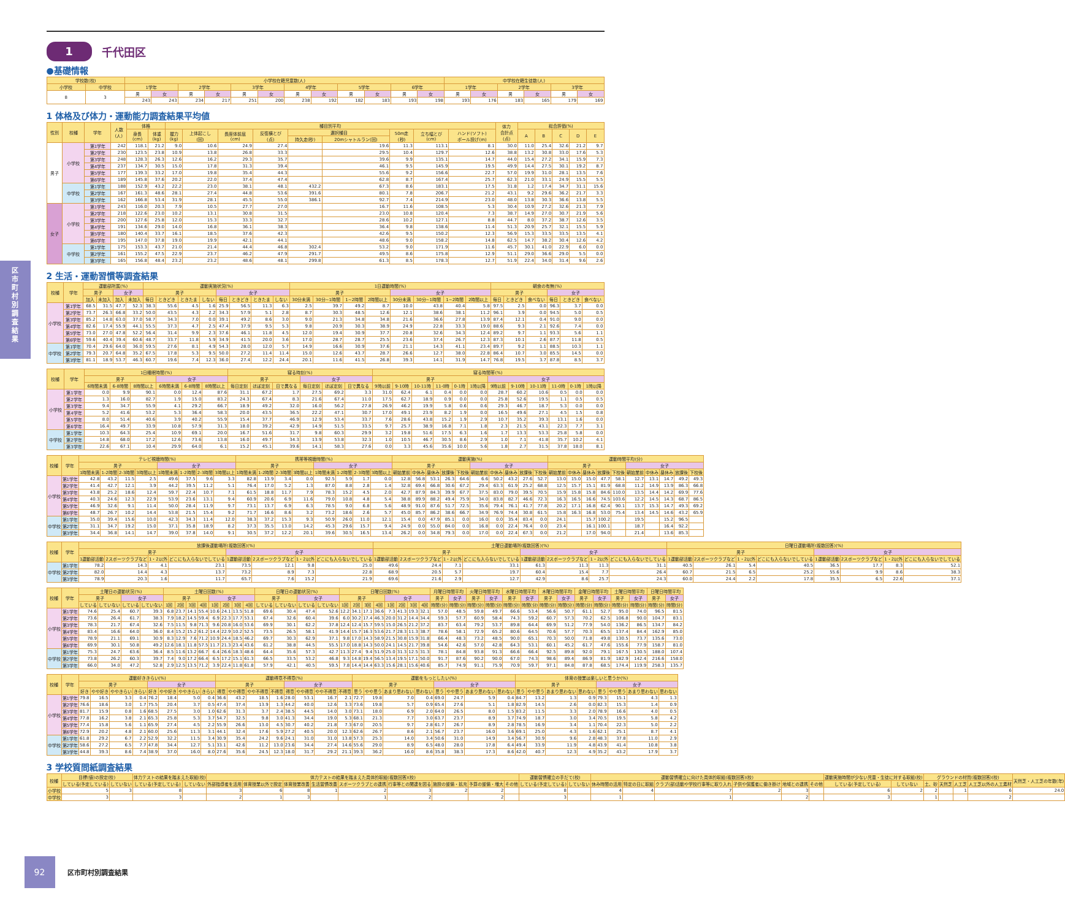区
市
町
村
別
調
査
結
果
1
千代田区
●基礎情報
| 学校数(校) | | 小学校在籍児童数(人) | | | | | | | | | | | | 中学校在籍生徒数(人) | | | | | |
| --- | --- | --- | --- | --- | --- | --- | --- | --- | --- | --- | --- | --- | --- | --- | --- | --- | --- | --- | --- |
| 小学校 | 中学校 | 1学年 | | 2学年 | | 3学年 | | 4学年 | | 5学年 | | 6学年 | | 1学年 | | 2学年 | | 3学年 | |
| 8 | 3 | 男 | 女 | 男 | 女 | 男 | 女 | 男 | 女 | 男 | 女 | 男 | 女 | 男 | 女 | 男 | 女 | 男 | 女 |
| | | 243 | 243 | 234 | 217 | 251 | 200 | 238 | 192 | 182 | 183 | 193 | 198 | 193 | 176 | 183 | 165 | 179 | 169 |
1 体格及び体力・運動能力調査結果平均値
| 性別 | 校種 | 学年 | 人数 (人) | 体格 | | 種目別平均 | | | | | | | | | 体力 合計点 (点) | 総合評価(%) | | | | |
| --- | --- | --- | --- | --- | --- | --- | --- | --- | --- | --- | --- | --- | --- | --- | --- | --- | --- | --- | --- | --- |
| | | | | 身長 (cm) | 体重 (kg) | 握力 (kg) | 上体起こし (回) | 長座体前屈 (cm) | 反復横とび (点) | 選択種目 | | 50m走 (秒) | 立ち幅とび (cm) | ハンド(ソフト) ボール投げ(m) | | A | B | C | D | E |
| | | | | | | | | | | 持久走(秒) | 20mシャトルラン(回) | | | | | | | | | |
| 男子 | 小学校 | 第1学年 | 242 | 118.1 | 21.2 | 9.0 | 10.6 | 24.9 | 27.4 | | 19.6 | 11.3 | 113.1 | 8.1 | 30.0 | 11.0 | 25.4 | 32.6 | 21.2 | 9.7 |
| | | 第2学年 | 230 | 123.5 | 23.8 | 10.9 | 13.8 | 26.8 | 33.3 | | 29.5 | 10.4 | 129.7 | 12.6 | 38.8 | 13.2 | 30.8 | 33.0 | 17.6 | 5.3 |
| | | 第3学年 | 248 | 128.3 | 26.3 | 12.6 | 16.2 | 29.3 | 35.7 | | 39.6 | 9.9 | 135.1 | 14.7 | 44.0 | 15.4 | 27.2 | 34.1 | 15.9 | 7.3 |
| | | 第4学年 | 237 | 134.7 | 30.5 | 15.0 | 17.8 | 31.3 | 39.4 | | 46.1 | 9.5 | 145.9 | 19.5 | 49.9 | 14.4 | 27.5 | 30.1 | 19.2 | 8.7 |
| | | 第5学年 | 177 | 139.3 | 33.2 | 17.0 | 19.8 | 35.4 | 44.3 | | 55.6 | 9.2 | 156.6 | 22.7 | 57.0 | 19.9 | 31.0 | 28.1 | 13.5 | 7.6 |
| | | 第6学年 | 189 | 145.8 | 37.6 | 20.2 | 22.0 | 37.4 | 47.4 | | 62.8 | 8.7 | 167.4 | 25.7 | 62.3 | 21.0 | 33.1 | 24.9 | 15.5 | 5.5 |
| | 中学校 | 第1学年 | 188 | 152.9 | 43.2 | 22.2 | 23.0 | 38.1 | 48.1 | 432.2 | 67.3 | 8.6 | 183.1 | 17.5 | 31.8 | 1.2 | 17.4 | 34.7 | 31.1 | 15.6 |
| | | 第2学年 | 167 | 161.3 | 48.6 | 28.1 | 27.4 | 44.8 | 53.6 | 391.6 | 80.1 | 7.8 | 206.7 | 21.2 | 43.1 | 9.2 | 29.6 | 36.2 | 21.7 | 3.3 |
| | | 第3学年 | 162 | 166.8 | 53.4 | 31.9 | 28.1 | 45.5 | 55.0 | 386.1 | 92.7 | 7.4 | 214.9 | 23.0 | 48.0 | 13.8 | 30.3 | 36.6 | 13.8 | 5.5 |
| 女子 | 小学校 | 第1学年 | 243 | 116.0 | 20.3 | 7.9 | 10.5 | 27.7 | 27.0 | | 16.7 | 11.6 | 108.5 | 5.3 | 30.4 | 10.9 | 27.2 | 32.6 | 21.3 | 7.9 |
| | | 第2学年 | 218 | 122.6 | 23.0 | 10.2 | 13.1 | 30.8 | 31.5 | | 23.0 | 10.8 | 120.4 | 7.3 | 38.7 | 14.9 | 27.0 | 30.7 | 21.9 | 5.6 |
| | | 第3学年 | 200 | 127.6 | 25.8 | 12.0 | 15.3 | 33.3 | 32.7 | | 28.6 | 10.2 | 127.1 | 8.8 | 44.7 | 8.0 | 37.2 | 38.7 | 12.6 | 3.5 |
| | | 第4学年 | 191 | 134.6 | 29.0 | 14.0 | 16.8 | 36.1 | 38.3 | | 36.4 | 9.8 | 138.6 | 11.4 | 51.3 | 20.9 | 25.7 | 32.1 | 15.5 | 5.9 |
| | | 第5学年 | 180 | 140.4 | 33.7 | 16.1 | 18.5 | 37.6 | 42.3 | | 42.6 | 9.5 | 150.2 | 12.3 | 56.9 | 15.3 | 33.5 | 33.5 | 13.5 | 4.1 |
| | | 第6学年 | 195 | 147.0 | 37.8 | 19.0 | 19.9 | 42.1 | 44.1 | | 48.6 | 9.0 | 158.2 | 14.8 | 62.5 | 14.7 | 38.2 | 30.4 | 12.6 | 4.2 |
| | 中学校 | 第1学年 | 175 | 153.3 | 43.7 | 21.0 | 21.4 | 44.4 | 46.8 | 302.4 | 53.2 | 9.0 | 171.9 | 11.6 | 45.7 | 30.1 | 41.0 | 22.9 | 6.0 | 0.0 |
| | | 第2学年 | 161 | 155.2 | 47.5 | 22.9 | 23.7 | 46.2 | 47.9 | 291.7 | 49.5 | 8.6 | 175.8 | 12.9 | 51.1 | 29.0 | 36.6 | 29.0 | 5.5 | 0.0 |
| | | 第3学年 | 165 | 156.8 | 48.4 | 23.2 | 23.2 | 48.6 | 48.1 | 299.8 | 61.3 | 8.5 | 178.3 | 12.7 | 51.9 | 22.4 | 34.0 | 31.4 | 9.6 | 2.6 |
2 生活・運動習慣等調査結果
| 校種 | 学年 | 運動部所属(%) | | | | 運動実施状況(%) | | | | | | | | 1日運動時間(%) | | | | | | | | 朝食の有無(%) | | | | | |
| --- | --- | --- | --- | --- | --- | --- | --- | --- | --- | --- | --- | --- | --- | --- | --- | --- | --- | --- | --- | --- | --- | --- | --- | --- | --- | --- | --- |
| | | 男子 | | 女子 | | 男子 | | | | 女子 | | | | 男子 | | | | 女子 | | | | 男子 | | | 女子 | | |
| | | 加入 | 未加入 | 加入 | 未加入 | 毎日 | ときどき | ときたま | しない | 毎日 | ときどき | ときたま | しない | 30分未満 | 30分~1時間 | 1~2時間 | 2時間以上 | 30分未満 | 30分~1時間 | 1~2時間 | 2時間以上 | 毎日 | ときどき | 食べない | 毎日 | ときどき | 食べない |
| 小学校 | 第1学年 | 68.5 | 31.5 | 47.7 | 52.3 | 38.3 | 55.6 | 4.5 | 1.6 | 25.9 | 56.5 | 11.3 | 6.3 | 2.5 | 39.7 | 49.2 | 8.7 | 10.0 | 43.8 | 40.4 | 5.8 | 97.5 | 2.5 | 0.0 | 96.3 | 3.7 | 0.0 |
| | 第2学年 | 73.7 | 26.3 | 66.8 | 33.2 | 50.0 | 43.5 | 4.3 | 2.2 | 34.3 | 57.9 | 5.1 | 2.8 | 8.7 | 30.3 | 48.5 | 12.6 | 12.1 | 38.6 | 38.1 | 11.2 | 96.1 | 3.9 | 0.0 | 94.5 | 5.0 | 0.5 |
| | 第3学年 | 85.2 | 14.8 | 63.0 | 37.0 | 58.7 | 34.3 | 7.0 | 0.0 | 39.1 | 49.2 | 8.6 | 3.0 | 9.0 | 21.3 | 34.8 | 34.8 | 21.6 | 36.6 | 27.8 | 13.9 | 87.4 | 12.1 | 0.4 | 91.0 | 9.0 | 0.0 |
| | 第4学年 | 82.6 | 17.4 | 55.9 | 44.1 | 55.5 | 37.3 | 4.7 | 2.5 | 47.4 | 37.9 | 9.5 | 5.3 | 9.8 | 20.9 | 30.3 | 38.9 | 24.9 | 22.8 | 33.3 | 19.0 | 88.6 | 9.3 | 2.1 | 92.6 | 7.4 | 0.0 |
| | 第5学年 | 73.0 | 27.0 | 47.8 | 52.2 | 56.4 | 31.4 | 9.9 | 2.3 | 37.6 | 46.1 | 11.8 | 4.5 | 12.0 | 19.4 | 30.9 | 37.7 | 20.8 | 32.6 | 34.3 | 12.4 | 89.2 | 9.7 | 1.1 | 93.3 | 5.6 | 1.1 |
| | 第6学年 | 59.6 | 40.4 | 39.4 | 60.6 | 48.7 | 33.7 | 11.8 | 5.9 | 34.9 | 41.5 | 20.0 | 3.6 | 17.0 | 28.7 | 28.7 | 25.5 | 23.6 | 37.4 | 26.7 | 12.3 | 87.3 | 10.1 | 2.6 | 87.7 | 11.8 | 0.5 |
| 中学校 | 第1学年 | 70.4 | 29.6 | 64.0 | 36.0 | 59.5 | 27.6 | 8.1 | 4.9 | 54.3 | 28.0 | 12.0 | 5.7 | 14.9 | 16.6 | 30.9 | 37.6 | 21.1 | 14.3 | 41.1 | 23.4 | 89.7 | 9.2 | 1.1 | 88.5 | 10.3 | 1.1 |
| | 第2学年 | 79.3 | 20.7 | 64.8 | 35.2 | 67.5 | 17.8 | 5.3 | 9.5 | 50.0 | 27.2 | 11.4 | 11.4 | 15.0 | 12.6 | 43.7 | 28.7 | 26.6 | 12.7 | 38.0 | 22.8 | 86.4 | 10.7 | 3.0 | 85.5 | 14.5 | 0.0 |
| | 第3学年 | 81.1 | 18.9 | 53.7 | 46.3 | 60.7 | 19.6 | 7.4 | 12.3 | 36.0 | 27.4 | 12.2 | 24.4 | 20.1 | 11.6 | 41.5 | 26.8 | 39.3 | 14.1 | 31.9 | 14.7 | 76.8 | 19.5 | 3.7 | 87.8 | 8.5 | 3.7 |
| 校種 | 学年 | 1日睡眠時間(%) | | | | | | 寝る時刻(%) | | | | | | 寝る時間帯(%) | | | | | | | | | | | |
| --- | --- | --- | --- | --- | --- | --- | --- | --- | --- | --- | --- | --- | --- | --- | --- | --- | --- | --- | --- | --- | --- | --- | --- | --- | --- |
| | | 男子 | | | 女子 | | | 男子 | | | 女子 | | | 男子 | | | | | | 女子 | | | | | |
| | | 6時間未満 | 6-8時間 | 8時間以上 | 6時間未満 | 6-8時間 | 8時間以上 | 毎日定刻 | ほぼ定刻 | 日で異なる | 毎日定刻 | ほぼ定刻 | 日で異なる | 9時以前 | 9-10時 | 10-11時 | 11-0時 | 0-1時 | 1時以降 | 9時以前 | 9-10時 | 10-11時 | 11-0時 | 0-1時 | 1時以降 |
| 小学校 | 第1学年 | 0.0 | 9.9 | 90.1 | 0.0 | 12.4 | 87.6 | 31.1 | 67.2 | 1.7 | 27.5 | 69.2 | 3.3 | 31.0 | 62.4 | 6.1 | 0.4 | 0.0 | 0.0 | 28.7 | 60.2 | 10.6 | 0.5 | 0.0 | 0.0 |
| | 第2学年 | 1.3 | 16.0 | 82.7 | 1.9 | 15.0 | 83.2 | 24.3 | 67.4 | 8.3 | 21.6 | 67.4 | 11.0 | 17.5 | 62.7 | 18.9 | 0.9 | 0.0 | 0.0 | 25.8 | 52.6 | 19.5 | 1.1 | 0.5 | 0.5 |
| | 第3学年 | 9.4 | 34.7 | 55.9 | 4.1 | 29.2 | 66.7 | 18.9 | 49.2 | 32.0 | 16.0 | 56.2 | 27.8 | 26.9 | 46.2 | 19.9 | 5.8 | 0.6 | 0.6 | 29.3 | 46.7 | 18.7 | 5.3 | 0.0 | 0.0 |
| | 第4学年 | 5.2 | 41.6 | 53.2 | 5.3 | 36.4 | 58.3 | 20.0 | 43.5 | 36.5 | 22.2 | 47.1 | 30.7 | 17.0 | 49.1 | 23.9 | 8.2 | 1.9 | 0.0 | 16.5 | 49.6 | 27.1 | 4.5 | 1.5 | 0.8 |
| | 第5学年 | 8.0 | 51.4 | 40.6 | 3.9 | 40.2 | 55.9 | 15.4 | 37.7 | 46.9 | 12.9 | 53.4 | 33.7 | 7.6 | 28.6 | 43.8 | 15.2 | 1.9 | 2.9 | 10.7 | 35.2 | 39.3 | 13.1 | 1.6 | 0.0 |
| | 第6学年 | 16.4 | 49.7 | 33.9 | 10.8 | 57.9 | 31.3 | 18.0 | 39.2 | 42.9 | 14.9 | 51.5 | 33.5 | 9.7 | 25.7 | 38.9 | 16.8 | 7.1 | 1.8 | 2.3 | 21.5 | 43.1 | 22.3 | 7.7 | 3.1 |
| 中学校 | 第1学年 | 10.3 | 64.3 | 25.4 | 10.9 | 69.1 | 20.0 | 16.7 | 51.6 | 31.7 | 9.8 | 60.3 | 29.9 | 3.2 | 19.8 | 51.6 | 17.5 | 6.3 | 1.6 | 1.7 | 13.3 | 53.3 | 25.8 | 5.8 | 0.0 |
| | 第2学年 | 14.8 | 68.0 | 17.2 | 12.6 | 73.6 | 13.8 | 16.0 | 49.7 | 34.3 | 13.9 | 53.8 | 32.3 | 1.0 | 10.5 | 46.7 | 30.5 | 8.6 | 2.9 | 1.0 | 7.1 | 41.8 | 35.7 | 10.2 | 4.1 |
| | 第3学年 | 22.6 | 67.1 | 10.4 | 29.9 | 64.0 | 6.1 | 15.2 | 45.1 | 39.6 | 14.1 | 58.3 | 27.6 | 0.0 | 3.3 | 45.6 | 35.6 | 10.0 | 5.6 | 1.8 | 2.7 | 31.5 | 37.8 | 18.0 | 8.1 |
| 校種 | 学年 | テレビ視聴時間(%) | | | | | | | | 携帯等視聴時間(%) | | | | | | | | 運動実施(%) | | | | | | | | | | 運動時間平均(分) | | | | | | | | | |
| --- | --- | --- | --- | --- | --- | --- | --- | --- | --- | --- | --- | --- | --- | --- | --- | --- | --- | --- | --- | --- | --- | --- | --- | --- | --- | --- | --- | --- | --- | --- | --- | --- | --- | --- | --- | --- | --- |
| | | 男子 | | | | 女子 | | | | 男子 | | | | 女子 | | | | 男子 | | | | | 女子 | | | | | 男子 | | | | | 女子 | | | | |
| | | 1時間未満 | 1-2時間 | 2-3時間 | 3時間以上 | 1時間未満 | 1-2時間 | 2-3時間 | 3時間以上 | 1時間未満 | 1-2時間 | 2-3時間 | 3時間以上 | 1時間未満 | 1-2時間 | 2-3時間 | 3時間以上 | 朝始業前 | 中休み | 昼休み | 放課後 | 下校後 | 朝始業前 | 中休み | 昼休み | 放課後 | 下校後 | 朝始業前 | 中休み | 昼休み | 放課後 | 下校後 | 朝始業前 | 中休み | 昼休み | 放課後 | 下校後 |
| 小学校 | 第1学年 | 42.8 | 43.2 | 11.5 | 2.5 | 49.6 | 37.5 | 9.6 | 3.3 | 82.8 | 13.9 | 3.4 | 0.0 | 92.5 | 5.9 | 1.7 | 0.0 | 12.8 | 56.8 | 53.1 | 26.3 | 64.6 | 6.6 | 50.2 | 43.2 | 27.6 | 52.7 | 13.0 | 15.0 | 15.0 | 47.7 | 58.1 | 12.7 | 13.1 | 14.7 | 49.2 | 49.3 |
| | 第2学年 | 41.4 | 42.7 | 12.1 | 3.9 | 44.2 | 39.5 | 11.2 | 5.1 | 76.4 | 17.0 | 5.2 | 1.3 | 87.0 | 8.8 | 2.8 | 1.4 | 32.8 | 69.4 | 66.8 | 30.6 | 67.2 | 29.4 | 63.3 | 61.9 | 25.2 | 68.8 | 12.5 | 15.7 | 15.1 | 81.9 | 68.8 | 11.2 | 14.9 | 13.9 | 86.3 | 66.8 |
| | 第3学年 | 43.8 | 25.2 | 18.6 | 12.4 | 59.7 | 22.4 | 10.7 | 7.1 | 61.5 | 18.8 | 11.7 | 7.9 | 78.3 | 15.2 | 4.5 | 2.0 | 42.7 | 87.9 | 84.3 | 39.9 | 67.7 | 37.5 | 83.0 | 79.0 | 39.5 | 70.5 | 15.9 | 15.8 | 15.8 | 84.6 | 110.0 | 13.5 | 14.4 | 14.2 | 69.9 | 77.6 |
| | 第4学年 | 40.3 | 24.6 | 12.3 | 22.9 | 53.9 | 23.6 | 13.1 | 9.4 | 60.9 | 20.6 | 6.9 | 11.6 | 79.0 | 10.8 | 4.8 | 5.4 | 38.8 | 89.9 | 88.2 | 49.4 | 75.9 | 34.0 | 83.8 | 82.7 | 46.6 | 72.3 | 16.3 | 16.5 | 16.6 | 74.5 | 103.6 | 12.2 | 14.5 | 14.3 | 68.7 | 86.5 |
| | 第5学年 | 46.9 | 32.6 | 9.1 | 11.4 | 50.0 | 28.4 | 11.9 | 9.7 | 73.1 | 13.7 | 6.9 | 6.3 | 78.5 | 9.0 | 6.8 | 5.6 | 48.9 | 91.0 | 87.6 | 51.7 | 72.5 | 35.6 | 79.4 | 76.1 | 41.7 | 77.8 | 20.2 | 17.1 | 16.8 | 62.4 | 90.1 | 13.7 | 15.3 | 14.7 | 49.3 | 69.2 |
| | 第6学年 | 48.7 | 26.7 | 10.2 | 14.4 | 53.8 | 21.5 | 15.4 | 9.2 | 71.7 | 16.6 | 8.6 | 3.2 | 73.2 | 18.6 | 2.6 | 5.7 | 45.0 | 85.7 | 86.2 | 38.6 | 66.7 | 34.9 | 76.9 | 74.4 | 30.8 | 61.5 | 15.8 | 16.3 | 16.8 | 53.0 | 75.4 | 13.4 | 14.5 | 14.6 | 43.2 | 65.9 |
| 中学校 | 第1学年 | 35.0 | 39.4 | 15.6 | 10.0 | 42.3 | 34.3 | 11.4 | 12.0 | 38.3 | 37.2 | 15.3 | 9.3 | 50.9 | 26.0 | 11.0 | 12.1 | 15.4 | 0.0 | 47.9 | 85.1 | 0.0 | 16.0 | 0.0 | 35.4 | 83.4 | 0.0 | 24.1 | | 15.7 | 100.2 | | 19.5 | | 15.2 | 96.5 | |
| | 第2学年 | 31.1 | 34.7 | 19.2 | 15.0 | 37.1 | 35.8 | 18.9 | 8.2 | 37.3 | 35.5 | 13.0 | 14.2 | 45.3 | 29.6 | 15.7 | 9.4 | 24.9 | 0.0 | 55.0 | 84.0 | 0.0 | 16.8 | 0.0 | 22.4 | 76.4 | 0.0 | 23.4 | | 16.1 | 100.1 | | 18.7 | | 16.4 | 92.2 | |
| | 第3学年 | 34.4 | 36.8 | 14.1 | 14.7 | 39.0 | 37.8 | 14.0 | 9.1 | 30.5 | 37.2 | 12.2 | 20.1 | 39.6 | 30.5 | 16.5 | 13.4 | 26.2 | 0.0 | 34.8 | 79.3 | 0.0 | 17.0 | 0.0 | 22.4 | 67.3 | 0.0 | 21.2 | | 17.0 | 94.0 | | 21.4 | | 13.6 | 85.3 | |
| 校種 | 学年 | 放課後運動場所(複数回答)(%) | | | | | | | | 土曜日運動場所(複数回答)(%) | | | | | | | | 日曜日運動場所(複数回答)(%) | | | | | | | |
| --- | --- | --- | --- | --- | --- | --- | --- | --- | --- | --- | --- | --- | --- | --- | --- | --- | --- | --- | --- | --- | --- | --- | --- | --- | --- |
| | | 男子 | | | | 女子 | | | | 男子 | | | | 女子 | | | | 男子 | | | | 女子 | | | |
| | | 1運動部活動 | 2スポーツクラブなど | 1・2以外 | どこにも入らないでしている | 1運動部活動 | 2スポーツクラブなど | 1・2以外 | どこにも入らないでしている | 1運動部活動 | 2スポーツクラブなど | 1・2以外 | どこにも入らないでしている | 1運動部活動 | 2スポーツクラブなど | 1・2以外 | どこにも入らないでしている | 1運動部活動 | 2スポーツクラブなど | 1・2以外 | どこにも入らないでしている | 1運動部活動 | 2スポーツクラブなど | 1・2以外 | どこにも入らないでしている |
| 中学校 | 第1学年 | 78.2 | 14.3 | 4.1 | 23.1 | 73.5 | 12.1 | 9.8 | 25.0 | 49.6 | 24.4 | 7.1 | 33.1 | 61.3 | 11.3 | 11.3 | 31.1 | 40.5 | 26.1 | 5.4 | 40.5 | 36.5 | 17.7 | 8.3 | 52.1 |
| | 第2学年 | 82.0 | 14.4 | 4.3 | 13.7 | 73.2 | 8.9 | 7.3 | 22.8 | 68.9 | 20.5 | 5.7 | 19.7 | 60.4 | 15.4 | 7.7 | 26.4 | 60.7 | 21.5 | 6.5 | 25.2 | 55.6 | 9.9 | 8.6 | 38.3 |
| | 第3学年 | 78.9 | 20.3 | 1.6 | 11.7 | 65.7 | 7.6 | 15.2 | 21.9 | 69.6 | 21.6 | 2.9 | 12.7 | 42.9 | 8.6 | 25.7 | 24.3 | 60.0 | 24.4 | 2.2 | 17.8 | 35.5 | 6.5 | 22.6 | 37.1 |
| 校種 | 学年 | 土曜日の運動状況(%) | | | | 土曜日回数(%) | | | | | | | | 日曜日の運動状況(%) | | | | 日曜日回数(%) | | | | | | | | 月曜日時間平均 | | 火曜日時間平均 | | 水曜日時間平均 | | 木曜日時間平均 | | 金曜日時間平均 | | 土曜日時間平均 | | 日曜日時間平均 | |
| --- | --- | --- | --- | --- | --- | --- | --- | --- | --- | --- | --- | --- | --- | --- | --- | --- | --- | --- | --- | --- | --- | --- | --- | --- | --- | --- | --- | --- | --- | --- | --- | --- | --- | --- | --- | --- | --- | --- | --- |
| | | 男子 | | 女子 | | 男子 | | | | 女子 | | | | 男子 | | 女子 | | 男子 | | | | 女子 | | | | 男子 | 女子 | 男子 | 女子 | 男子 | 女子 | 男子 | 女子 | 男子 | 女子 | 男子 | 女子 | 男子 | 女子 |
| | | している | していない | している | していない | 1回 | 2回 | 3回 | 4回 | 1回 | 2回 | 3回 | 4回 | している | していない | している | していない | 1回 | 2回 | 3回 | 4回 | 1回 | 2回 | 3回 | 4回 | 時間(分) | 時間(分) | 時間(分) | 時間(分) | 時間(分) | 時間(分) | 時間(分) | 時間(分) | 時間(分) | 時間(分) | 時間(分) | 時間(分) | 時間(分) | 時間(分) |
| 小学校 | 第1学年 | 74.6 | 25.4 | 60.7 | 39.3 | 6.8 | 23.7 | 14.1 | 55.4 | 10.6 | 24.1 | 13.5 | 51.8 | 69.6 | 30.4 | 47.4 | 52.6 | 12.2 | 34.1 | 17.1 | 36.6 | 7.3 | 41.3 | 19.3 | 32.1 | 57.0 | 48.5 | 59.8 | 49.7 | 66.6 | 53.4 | 56.6 | 50.7 | 61.1 | 52.7 | 95.0 | 74.0 | 96.5 | 81.5 |
| | 第2学年 | 73.6 | 26.4 | 61.7 | 38.3 | 7.9 | 18.2 | 14.5 | 59.4 | 6.9 | 22.3 | 17.7 | 53.1 | 67.4 | 32.6 | 60.4 | 39.6 | 6.0 | 30.2 | 17.4 | 46.3 | 20.0 | 31.2 | 14.4 | 34.4 | 59.3 | 57.7 | 60.9 | 58.4 | 74.3 | 59.2 | 60.7 | 57.3 | 70.2 | 62.5 | 106.8 | 90.0 | 104.7 | 83.1 |
| | 第3学年 | 78.3 | 21.7 | 67.4 | 32.6 | 7.5 | 11.5 | 9.8 | 71.3 | 9.6 | 20.8 | 16.0 | 53.6 | 69.9 | 30.1 | 62.2 | 37.8 | 12.4 | 12.4 | 15.7 | 59.5 | 15.0 | 26.5 | 21.2 | 37.2 | 83.7 | 63.4 | 79.2 | 53.7 | 89.8 | 64.4 | 69.9 | 51.2 | 77.9 | 54.0 | 136.2 | 86.5 | 134.7 | 84.2 |
| | 第4学年 | 83.4 | 16.6 | 64.0 | 36.0 | 8.4 | 15.2 | 15.2 | 61.2 | 14.4 | 22.9 | 10.2 | 52.5 | 73.5 | 26.5 | 58.1 | 41.9 | 14.4 | 15.7 | 16.3 | 53.6 | 21.7 | 28.3 | 11.3 | 38.7 | 78.6 | 58.1 | 72.9 | 65.2 | 80.6 | 64.5 | 70.6 | 57.7 | 70.3 | 65.5 | 137.4 | 84.4 | 162.9 | 85.0 |
| | 第5学年 | 78.9 | 21.1 | 69.1 | 30.9 | 8.3 | 12.9 | 7.6 | 71.2 | 10.9 | 24.4 | 18.5 | 46.2 | 69.7 | 30.3 | 62.9 | 37.1 | 9.8 | 17.0 | 14.3 | 58.9 | 21.5 | 30.8 | 15.9 | 31.8 | 66.4 | 48.3 | 73.2 | 48.5 | 90.0 | 65.1 | 70.3 | 50.0 | 71.8 | 49.8 | 130.5 | 73.7 | 135.6 | 73.0 |
| | 第6学年 | 69.9 | 30.1 | 50.8 | 49.2 | 12.6 | 18.1 | 11.8 | 57.5 | 11.7 | 21.3 | 23.4 | 43.6 | 61.2 | 38.8 | 44.5 | 55.5 | 17.0 | 18.8 | 14.3 | 50.0 | 24.1 | 14.5 | 21.7 | 39.8 | 54.6 | 42.6 | 57.0 | 42.8 | 64.3 | 53.1 | 60.1 | 45.2 | 61.7 | 47.6 | 155.6 | 77.9 | 158.7 | 81.0 |
| 中学校 | 第1学年 | 75.3 | 24.7 | 63.6 | 36.4 | 8.5 | 11.6 | 13.2 | 66.7 | 6.4 | 26.6 | 18.3 | 48.6 | 64.4 | 35.6 | 57.3 | 42.7 | 11.3 | 27.4 | 9.4 | 51.9 | 25.0 | 31.3 | 12.5 | 31.3 | 78.1 | 84.8 | 93.8 | 91.3 | 66.6 | 66.4 | 92.5 | 89.8 | 92.0 | 79.1 | 167.5 | 130.5 | 188.0 | 107.4 |
| | 第2学年 | 73.8 | 26.2 | 60.3 | 39.7 | 7.4 | 9.0 | 17.2 | 66.4 | 6.5 | 17.2 | 15.1 | 61.3 | 66.5 | 33.5 | 53.2 | 46.8 | 9.3 | 14.8 | 19.4 | 56.5 | 13.4 | 19.5 | 17.1 | 50.0 | 91.7 | 87.6 | 90.2 | 90.0 | 67.0 | 74.3 | 98.6 | 89.4 | 86.9 | 81.9 | 182.9 | 142.4 | 216.6 | 158.0 |
| | 第3学年 | 66.0 | 34.0 | 47.2 | 52.8 | 2.9 | 12.5 | 13.5 | 71.2 | 3.9 | 22.4 | 11.8 | 61.8 | 57.9 | 42.1 | 40.5 | 59.5 | 7.8 | 14.4 | 14.4 | 63.3 | 15.6 | 28.1 | 15.6 | 40.6 | 85.7 | 74.9 | 91.1 | 75.9 | 70.9 | 59.7 | 97.1 | 84.8 | 87.8 | 68.5 | 174.4 | 119.9 | 258.3 | 135.7 |
| 校種 | 学年 | 運動好ききらい(%) | | | | | | | | 運動得意不得意(%) | | | | | | | | 運動をもっとしたい(%) | | | | | | | | 体育の授業は楽しいと思うか(%) | | | | | | | |
| --- | --- | --- | --- | --- | --- | --- | --- | --- | --- | --- | --- | --- | --- | --- | --- | --- | --- | --- | --- | --- | --- | --- | --- | --- | --- | --- | --- | --- | --- | --- | --- | --- | --- |
| | | 男子 | | | | 女子 | | | | 男子 | | | | 女子 | | | | 男子 | | | | 女子 | | | | 男子 | | | | 女子 | | | |
| | | 好き | やや好き | ややきらい | きらい | 好き | やや好き | ややきらい | きらい | 得意 | やや得意 | やや不得意 | 不得意 | 得意 | やや得意 | やや不得意 | 不得意 | 思う | やや思う | あまり思わない | 思わない | 思う | やや思う | あまり思わない | 思わない | 思う | やや思う | あまり思わない | 思わない | 思う | やや思う | あまり思わない | 思わない |
| 小学校 | 第1学年 | 79.8 | 16.5 | 3.3 | 0.4 | 76.2 | 18.4 | 5.0 | 0.4 | 36.6 | 43.2 | 18.5 | 1.6 | 28.0 | 53.1 | 16.7 | 2.1 | 72.7 | 19.8 | 7.0 | 0.4 | 69.0 | 24.7 | 5.9 | 0.4 | 84.7 | 13.2 | 1.3 | 0.9 | 79.3 | 15.1 | 4.3 | 1.3 |
| | 第2学年 | 76.6 | 18.6 | 3.0 | 1.7 | 75.5 | 20.4 | 3.7 | 0.5 | 47.4 | 37.4 | 13.9 | 1.3 | 44.2 | 40.0 | 12.6 | 3.3 | 73.6 | 19.8 | 5.7 | 0.9 | 65.4 | 27.6 | 5.1 | 1.8 | 82.9 | 14.5 | 2.6 | 0.0 | 82.3 | 15.3 | 1.4 | 0.9 |
| | 第3学年 | 81.7 | 15.9 | 0.8 | 1.6 | 68.5 | 27.5 | 3.0 | 1.0 | 62.6 | 31.3 | 3.7 | 2.4 | 38.5 | 44.5 | 14.0 | 3.0 | 73.1 | 18.0 | 6.9 | 2.0 | 64.0 | 26.5 | 8.0 | 1.5 | 83.2 | 11.5 | 3.3 | 2.0 | 78.9 | 16.6 | 4.0 | 0.5 |
| | 第4学年 | 77.8 | 16.2 | 3.8 | 2.1 | 65.3 | 25.8 | 5.3 | 3.7 | 54.7 | 32.5 | 9.8 | 3.0 | 41.3 | 34.4 | 19.0 | 5.3 | 68.1 | 21.3 | 7.7 | 3.0 | 63.7 | 23.7 | 8.9 | 3.7 | 74.9 | 18.7 | 3.0 | 3.4 | 70.5 | 19.5 | 5.8 | 4.2 |
| | 第5学年 | 77.4 | 15.8 | 5.6 | 1.1 | 65.9 | 27.4 | 4.5 | 2.2 | 55.9 | 26.6 | 13.0 | 4.5 | 30.7 | 40.2 | 21.8 | 7.3 | 67.0 | 20.5 | 9.7 | 2.8 | 61.7 | 26.7 | 8.9 | 2.8 | 78.5 | 16.9 | 3.4 | 1.1 | 70.4 | 22.3 | 5.0 | 2.2 |
| | 第6学年 | 72.9 | 20.2 | 4.8 | 2.1 | 60.0 | 25.6 | 11.3 | 3.1 | 44.1 | 32.4 | 17.6 | 5.9 | 27.2 | 40.5 | 20.0 | 12.3 | 62.6 | 26.7 | 8.6 | 2.1 | 56.7 | 23.7 | 16.0 | 3.6 | 69.1 | 25.0 | 4.3 | 1.6 | 62.1 | 25.1 | 8.7 | 4.1 |
| 中学校 | 第1学年 | 61.8 | 29.2 | 6.7 | 2.2 | 52.9 | 32.2 | 11.5 | 3.4 | 30.9 | 35.4 | 24.2 | 9.6 | 24.1 | 31.0 | 31.0 | 13.8 | 57.3 | 25.3 | 14.0 | 3.4 | 50.6 | 31.0 | 14.9 | 3.4 | 56.7 | 30.9 | 9.6 | 2.8 | 48.3 | 37.8 | 11.0 | 2.9 |
| | 第2学年 | 58.6 | 27.2 | 6.5 | 7.7 | 47.8 | 34.4 | 12.7 | 5.1 | 33.1 | 42.6 | 11.2 | 13.0 | 23.6 | 34.4 | 27.4 | 14.6 | 55.6 | 29.0 | 8.9 | 6.5 | 48.0 | 28.0 | 17.8 | 6.4 | 49.4 | 33.9 | 11.9 | 4.8 | 43.9 | 41.4 | 10.8 | 3.8 |
| | 第3学年 | 44.8 | 39.3 | 8.6 | 7.4 | 38.9 | 37.0 | 16.0 | 8.0 | 27.6 | 35.6 | 24.5 | 12.3 | 18.0 | 31.7 | 29.2 | 21.1 | 39.3 | 36.2 | 16.0 | 8.6 | 35.8 | 38.3 | 17.3 | 8.6 | 42.0 | 40.7 | 12.3 | 4.9 | 35.2 | 43.2 | 17.9 | 3.7 |
3 学校質問紙調査結果
| 校種 | 目標(値)の設定(校) | | 体力テストの結果を踏まえた取組(校) | | 体力テストの結果を踏まえた具体的取組(複数回答)(校) | | | | | | | | | 運動習慣確立の手だて(校) | | 運動習慣確立に向けた具体的取組(複数回答)(校) | | | | | | 運動実施時間が少ない児童・生徒に対する取組(校) | | グラウンドの材質(複数回答)(校) | | | | 天然芝・人工芝の年数(年) |
| --- | --- | --- | --- | --- | --- | --- | --- | --- | --- | --- | --- | --- | --- | --- | --- | --- | --- | --- | --- | --- | --- | --- | --- | --- | --- | --- | --- | --- |
| | している(予定している) | していない | している(予定している) | していない | 外部指導者を活用 | 体育授業以外で設定 | 体育授業改善 | 生活習慣改善 | スポーツクラブとの連携 | 行事等との関連を図る | 施設の整備・拡充 | 予算の整備・増大 | その他 | している(予定している) | していない | 休み時間の活用 | 特定の日に取組 | クラブ(部)活動や学校行事等に取り入れ | 子供や保護者に働き掛け | 地域との連携 | その他 | している(予定している) | していない | 土、砂 | 天然芝 | 人工芝 | 人工芝以外の人工素材 | |
| 小学校 | 5 | 3 | 8 | | 3 | 6 | 8 | 1 | 2 | 3 | 2 | 2 | | 8 | | 4 | 4 | 7 | 2 | 3 | | 6 | 2 | 2 | | 1 | 6 | 24.0 |
| 中学校 | 3 | | 3 | | 2 | 1 | 3 | | 1 | 2 | | 2 | | 3 | | 1 | | 1 | | 2 | | 3 | | 1 | | | 2 | |
92
区市町村別調査結果